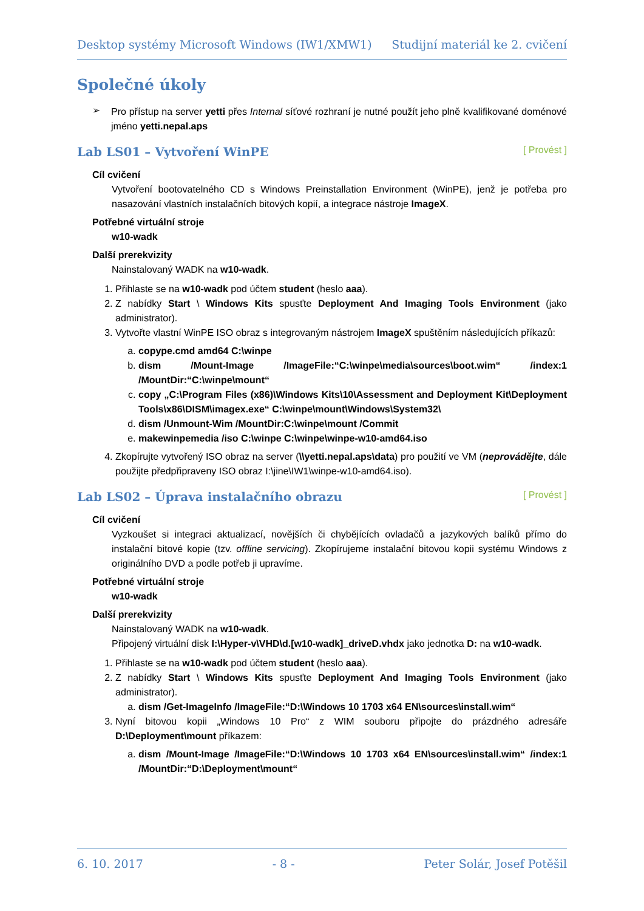Desktop systémy Microsoft Windows (IW1/XMW1) Studijní materiál ke 2. cvičení
Společné úkoly
➢
Pro přístup na server yetti přes Internal síťové rozhraní je nutné použít jeho plně kvalifikované doménové jméno yetti.nepal.aps
Lab LS01 – Vytvoření WinPE [ Provést ]
Cíl cvičení
Vytvoření bootovatelného CD s Windows Preinstallation Environment (WinPE), jenž je potřeba pro nasazování vlastních instalačních bitových kopií, a integrace nástroje ImageX.
Potřebné virtuální stroje
w10-wadk
Další prerekvizity
Nainstalovaný WADK na w10-wadk.
1. Přihlaste se na w10-wadk pod účtem student (heslo aaa).
2. Z nabídky Start \ Windows Kits spusťte Deployment And Imaging Tools Environment (jako administrator).
3. Vytvořte vlastní WinPE ISO obraz s integrovaným nástrojem ImageX spuštěním následujících příkazů:
a. copype.cmd amd64 C:\winpe
b. dism /Mount-Image /ImageFile:“C:\winpe\media\sources\boot.wim“ /index:1 /MountDir:“C:\winpe\mount“
c. copy „C:\Program Files (x86)\Windows Kits\10\Assessment and Deployment Kit\Deployment Tools\x86\DISM\imagex.exe“ C:\winpe\mount\Windows\System32\
d. dism /Unmount-Wim /MountDir:C:\winpe\mount /Commit
e. makewinpemedia /iso C:\winpe C:\winpe\winpe-w10-amd64.iso
4. Zkopírujte vytvořený ISO obraz na server (\\yetti.nepal.aps\data) pro použití ve VM (neprovádějte, dále použijte předpřipraveny ISO obraz I:\jine\IW1\winpe-w10-amd64.iso).
Lab LS02 – Úprava instalačního obrazu [ Provést ]
Cíl cvičení
Vyzkoušet si integraci aktualizací, novějších či chybějících ovladačů a jazykových balíků přímo do instalační bitové kopie (tzv. offline servicing). Zkopírujeme instalační bitovou kopii systému Windows z originálního DVD a podle potřeb ji upravíme.
Potřebné virtuální stroje
w10-wadk
Další prerekvizity
Nainstalovaný WADK na w10-wadk.
Připojený virtuální disk I:\Hyper-v\VHD\d.[w10-wadk]_driveD.vhdx jako jednotka D: na w10-wadk.
1. Přihlaste se na w10-wadk pod účtem student (heslo aaa).
2. Z nabídky Start \ Windows Kits spusťte Deployment And Imaging Tools Environment (jako administrator).
a. dism /Get-ImageInfo /ImageFile:“D:\Windows 10 1703 x64 EN\sources\install.wim“
3. Nyní bitovou kopii „Windows 10 Pro“ z WIM souboru připojte do prázdného adresáře D:\Deployment\mount příkazem:
a. dism /Mount-Image /ImageFile:“D:\Windows 10 1703 x64 EN\sources\install.wim“ /index:1 /MountDir:“D:\Deployment\mount“
6. 10. 2017 - 8 - Peter Solár, Josef Potěšil